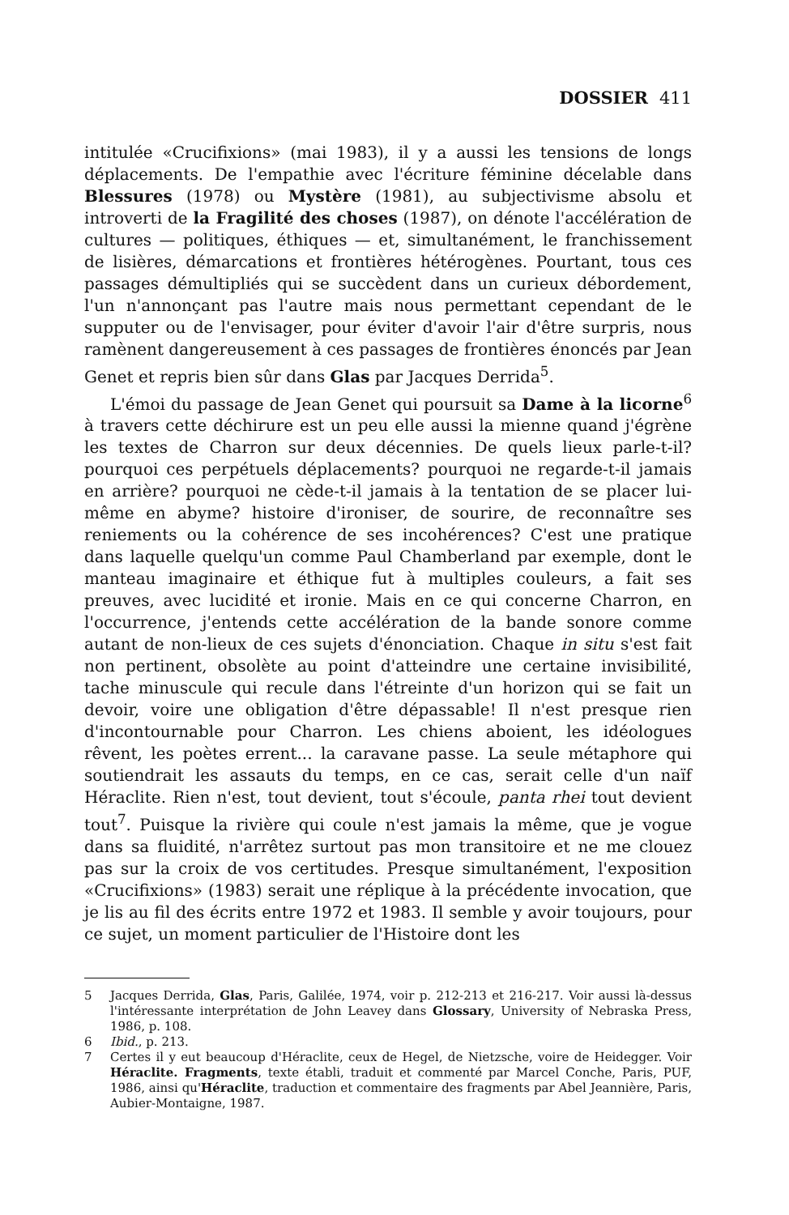DOSSIER 411
intitulée «Crucifixions» (mai 1983), il y a aussi les tensions de longs déplacements. De l'empathie avec l'écriture féminine décelable dans Blessures (1978) ou Mystère (1981), au subjectivisme absolu et introverti de la Fragilité des choses (1987), on dénote l'accélération de cultures — politiques, éthiques — et, simultanément, le franchissement de lisières, démarcations et frontières hétérogènes. Pourtant, tous ces passages démultipliés qui se succèdent dans un curieux débordement, l'un n'annonçant pas l'autre mais nous permettant cependant de le supputer ou de l'envisager, pour éviter d'avoir l'air d'être surpris, nous ramènent dangereusement à ces passages de frontières énoncés par Jean Genet et repris bien sûr dans Glas par Jacques Derrida<sup>5</sup>.
L'émoi du passage de Jean Genet qui poursuit sa Dame à la licorne<sup>6</sup> à travers cette déchirure est un peu elle aussi la mienne quand j'égrène les textes de Charron sur deux décennies. De quels lieux parle-t-il? pourquoi ces perpétuels déplacements? pourquoi ne regarde-t-il jamais en arrière? pourquoi ne cède-t-il jamais à la tentation de se placer lui-même en abyme? histoire d'ironiser, de sourire, de reconnaître ses reniements ou la cohérence de ses incohérences? C'est une pratique dans laquelle quelqu'un comme Paul Chamberland par exemple, dont le manteau imaginaire et éthique fut à multiples couleurs, a fait ses preuves, avec lucidité et ironie. Mais en ce qui concerne Charron, en l'occurrence, j'entends cette accélération de la bande sonore comme autant de non-lieux de ces sujets d'énonciation. Chaque in situ s'est fait non pertinent, obsolète au point d'atteindre une certaine invisibilité, tache minuscule qui recule dans l'étreinte d'un horizon qui se fait un devoir, voire une obligation d'être dépassable! Il n'est presque rien d'incontournable pour Charron. Les chiens aboient, les idéologues rêvent, les poètes errent... la caravane passe. La seule métaphore qui soutiendrait les assauts du temps, en ce cas, serait celle d'un naïf Héraclite. Rien n'est, tout devient, tout s'écoule, panta rhei tout devient tout<sup>7</sup>. Puisque la rivière qui coule n'est jamais la même, que je vogue dans sa fluidité, n'arrêtez surtout pas mon transitoire et ne me clouez pas sur la croix de vos certitudes. Presque simultanément, l'exposition «Crucifixions» (1983) serait une réplique à la précédente invocation, que je lis au fil des écrits entre 1972 et 1983. Il semble y avoir toujours, pour ce sujet, un moment particulier de l'Histoire dont les
5 Jacques Derrida, Glas, Paris, Galilée, 1974, voir p. 212-213 et 216-217. Voir aussi là-dessus l'intéressante interprétation de John Leavey dans Glossary, University of Nebraska Press, 1986, p. 108.
6 Ibid., p. 213.
7 Certes il y eut beaucoup d'Héraclite, ceux de Hegel, de Nietzsche, voire de Heidegger. Voir Héraclite. Fragments, texte établi, traduit et commenté par Marcel Conche, Paris, PUF, 1986, ainsi qu'Héraclite, traduction et commentaire des fragments par Abel Jeannière, Paris, Aubier-Montaigne, 1987.